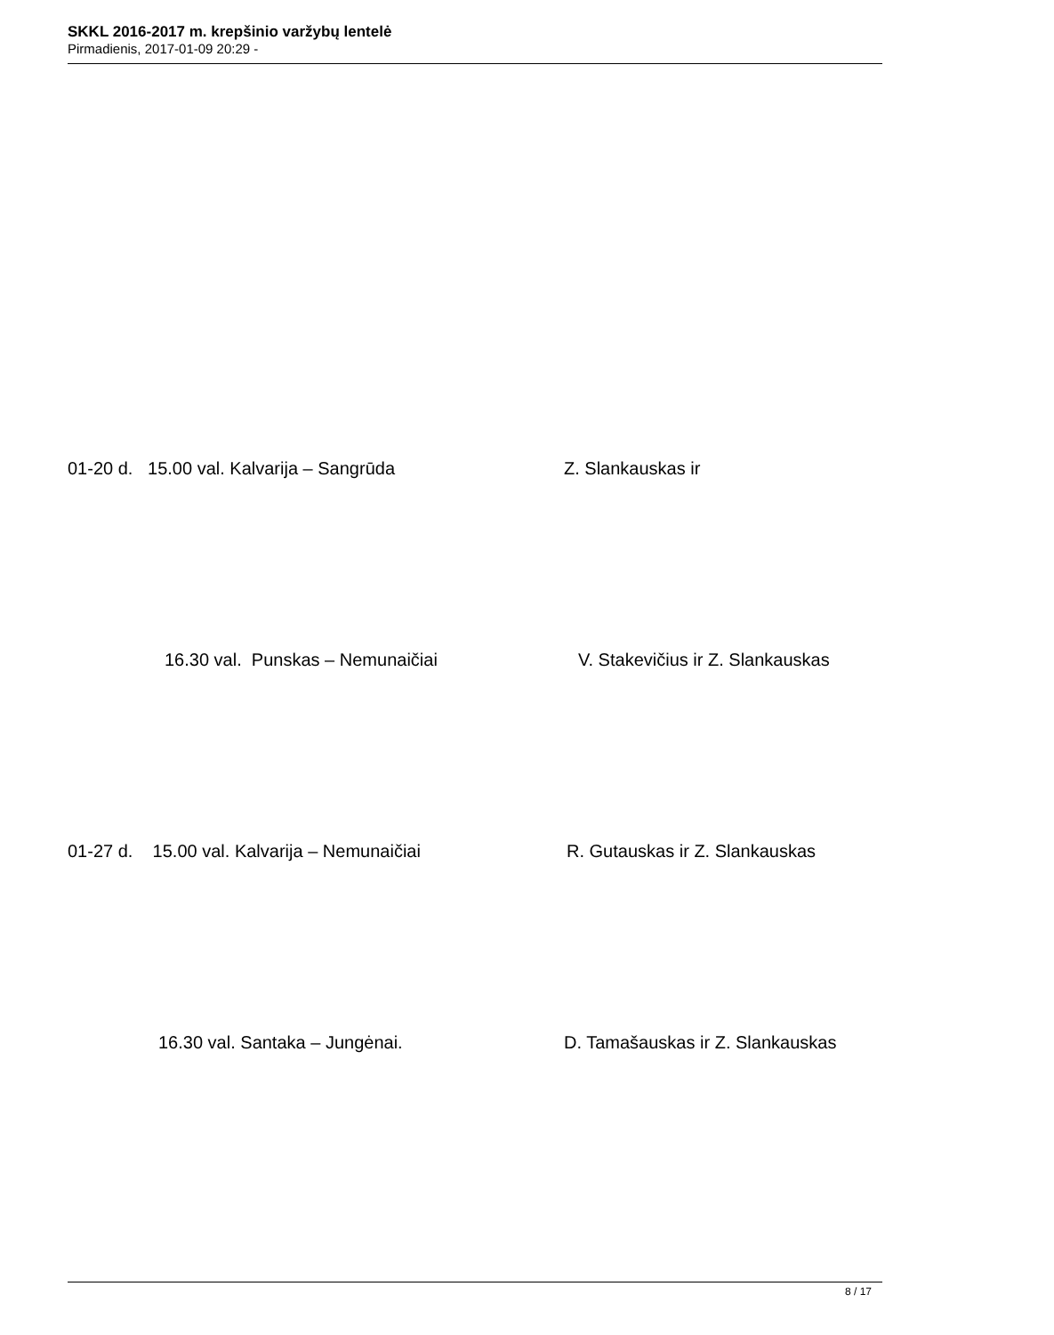SKKL 2016-2017 m. krepšinio varžybų lentelė
Pirmadienis, 2017-01-09 20:29 -
01-20 d. 15.00 val. Kalvarija – Sangrūda Z. Slankauskas ir
16.30 val. Punskas – Nemunaičiai V. Stakevičius ir Z. Slankauskas
01-27 d. 15.00 val. Kalvarija – Nemunaičiai R. Gutauskas ir Z. Slankauskas
16.30 val. Santaka – Jungėnai. D. Tamašauskas ir Z. Slankauskas
8 / 17